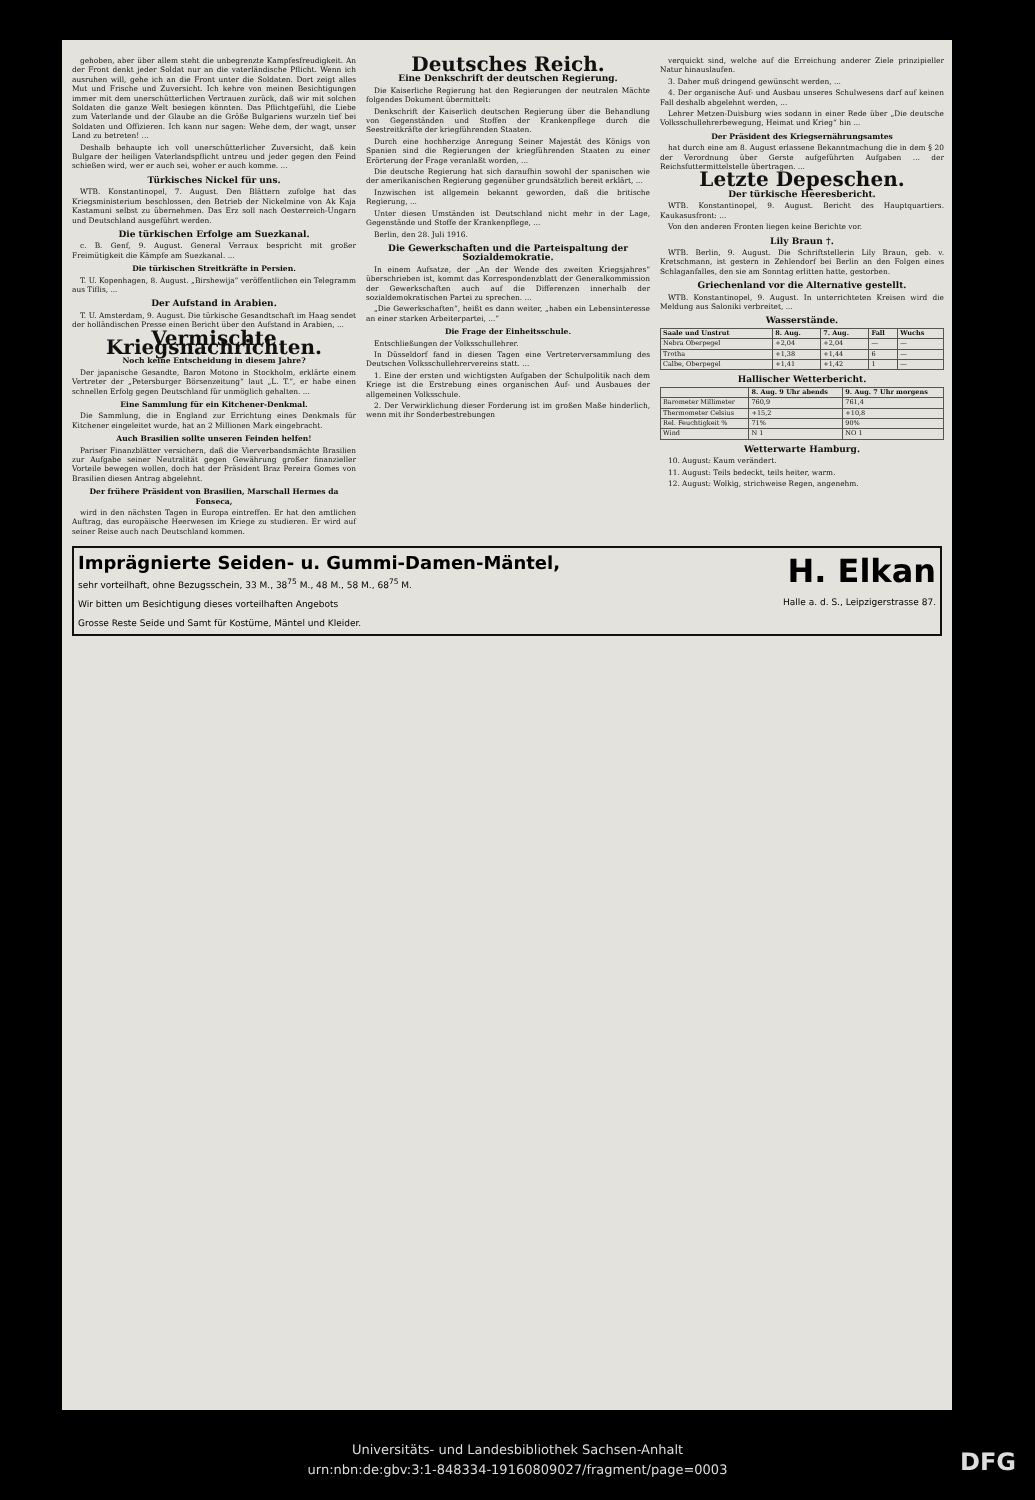gehoben, aber über allem steht die unbegrenzte Kampfesfreudigkeit. An der Front denkt jeder Soldat nur an die vaterländische Pflicht. Wenn ich ausruhen will, gehe ich an die Front unter die Soldaten. Dort zeigt alles Mut und Frische und Zuversicht. Ich kehre von meinen Besichtigungen immer mit dem unerschütterlichen Vertrauen zurück, daß wir mit solchen Soldaten die ganze Welt besiegen könnten. Das Pflichtgefühl, die Liebe zum Vaterlande und der Glaube an die Größe Bulgariens wurzeln tief bei Soldaten und Offizieren. Ich kann nur sagen: Wehe dem, der wagt, unser Land zu betreten! ...
Deshalb behaupte ich voll unerschütterlicher Zuversicht, daß kein Bulgare der heiligen Vaterlandspflicht untreu und jeder gegen den Feind schießen wird, wer er auch sei, woher er auch komme. ...
Türkisches Nickel für uns.
WTB. Konstantinopel, 7. August. Den Blättern zufolge hat das Kriegsministerium beschlossen, den Betrieb der Nickelmine von Ak Kaja Kastamuni selbst zu übernehmen. Das Erz soll nach Oesterreich-Ungarn und Deutschland ausgeführt werden.
Die türkischen Erfolge am Suezkanal.
c. B. Genf, 9. August. General Verraux bespricht mit großer Freimütigkeit die Kämpfe am Suezkanal. ...
Die türkischen Streitkräfte in Persien.
T. U. Kopenhagen, 8. August. „Birshewija“ veröffentlichen ein Telegramm aus Tiflis, ...
Der Aufstand in Arabien.
T. U. Amsterdam, 9. August. Die türkische Gesandtschaft im Haag sendet der holländischen Presse einen Bericht über den Aufstand in Arabien, ...
Vermischte Kriegsnachrichten.
Noch keine Entscheidung in diesem Jahre?
Der japanische Gesandte, Baron Motono in Stockholm, erklärte einem Vertreter der „Petersburger Börsenzeitung“ laut „L. T.“, er habe einen schnellen Erfolg gegen Deutschland für unmöglich gehalten. ...
Eine Sammlung für ein Kitchener-Denkmal.
Die Sammlung, die in England zur Errichtung eines Denkmals für Kitchener eingeleitet wurde, hat an 2 Millionen Mark eingebracht.
Auch Brasilien sollte unseren Feinden helfen!
Pariser Finanzblätter versichern, daß die Vierverbandsmächte Brasilien zur Aufgabe seiner Neutralität gegen Gewährung großer finanzieller Vorteile bewegen wollen, doch hat der Präsident Braz Pereira Gomes von Brasilien diesen Antrag abgelehnt.
Der frühere Präsident von Brasilien, Marschall Hermes da Fonseca,
wird in den nächsten Tagen in Europa eintreffen. Er hat den amtlichen Auftrag, das europäische Heerwesen im Kriege zu studieren. Er wird auf seiner Reise auch nach Deutschland kommen.
Deutsches Reich.
Eine Denkschrift der deutschen Regierung.
Die Kaiserliche Regierung hat den Regierungen der neutralen Mächte folgendes Dokument übermittelt:
Denkschrift der Kaiserlich deutschen Regierung über die Behandlung von Gegenständen und Stoffen der Krankenpflege durch die Seestreitkräfte der kriegführenden Staaten.
Durch eine hochherzige Anregung Seiner Majestät des Königs von Spanien sind die Regierungen der kriegführenden Staaten zu einer Erörterung der Frage veranlaßt worden, ...
Die deutsche Regierung hat sich daraufhin sowohl der spanischen wie der amerikanischen Regierung gegenüber grundsätzlich bereit erklärt, ...
Inzwischen ist allgemein bekannt geworden, daß die britische Regierung, ...
Unter diesen Umständen ist Deutschland nicht mehr in der Lage, Gegenstände und Stoffe der Krankenpflege, ...
Berlin, den 28. Juli 1916.
Die Gewerkschaften und die Parteispaltung der Sozialdemokratie.
In einem Aufsatze, der „An der Wende des zweiten Kriegsjahres“ überschrieben ist, kommt das Korrespondenzblatt der Generalkommission der Gewerkschaften auch auf die Differenzen innerhalb der sozialdemokratischen Partei zu sprechen. ...
„Die Gewerkschaften“, heißt es dann weiter, „haben ein Lebensinteresse an einer starken Arbeiterpartei, ...“
Die Frage der Einheitsschule.
Entschließungen der Volksschullehrer.
In Düsseldorf fand in diesen Tagen eine Vertreterversammlung des Deutschen Volksschullehrervereins statt. ...
1. Eine der ersten und wichtigsten Aufgaben der Schulpolitik nach dem Kriege ist die Erstrebung eines organischen Auf- und Ausbaues der allgemeinen Volksschule.
2. Der Verwirklichung dieser Forderung ist im großen Maße hinderlich, wenn mit ihr Sonderbestrebungen
verquickt sind, welche auf die Erreichung anderer Ziele prinzipieller Natur hinauslaufen.
3. Daher muß dringend gewünscht werden, ...
4. Der organische Auf- und Ausbau unseres Schulwesens darf auf keinen Fall deshalb abgelehnt werden, ...
Lehrer Metzen-Duisburg wies sodann in einer Rede über „Die deutsche Volksschullehrerbewegung, Heimat und Krieg“ hin ...
Der Präsident des Kriegsernährungsamtes
hat durch eine am 8. August erlassene Bekanntmachung die in dem § 20 der Verordnung über Gerste aufgeführten Aufgaben ... der Reichsfuttermittelstelle übertragen. ...
Letzte Depeschen.
Der türkische Heeresbericht.
WTB. Konstantinopel, 9. August. Bericht des Hauptquartiers. Kaukasusfront: ...
Von den anderen Fronten liegen keine Berichte vor.
Lily Braun †.
WTB. Berlin, 9. August. Die Schriftstellerin Lily Braun, geb. v. Kretschmann, ist gestern in Zehlendorf bei Berlin an den Folgen eines Schlaganfalles, den sie am Sonntag erlitten hatte, gestorben.
Griechenland vor die Alternative gestellt.
WTB. Konstantinopel, 9. August. In unterrichteten Kreisen wird die Meldung aus Saloniki verbreitet, ...
Wasserstände.
| Saale und Unstrut | 8. Aug. | 7. Aug. | Fall | Wuchs |
| --- | --- | --- | --- | --- |
| Nebra Oberpegel | +2,04 | +2,04 | — | — |
| Trotha | +1,38 | +1,44 | 6 | — |
| Calbe, Oberpegel | +1,41 | +1,42 | 1 | — |
Hallischer Wetterbericht.
| | 8. Aug. 9 Uhr abends | 9. Aug. 7 Uhr morgens |
| --- | --- | --- |
| Barometer Millimeter | 760,9 | 761,4 |
| Thermometer Celsius | +15,2 | +10,8 |
| Rel. Feuchtigkeit % | 71% | 90% |
| Wind | N 1 | NO 1 |
Wetterwarte Hamburg.
10. August: Kaum verändert.
11. August: Teils bedeckt, teils heiter, warm.
12. August: Wolkig, strichweise Regen, angenehm.
Imprägnierte Seiden- u. Gummi-Damen-Mäntel,
sehr vorteilhaft, ohne Bezugsschein, 33 M., 38<sup>75</sup> M., 48 M., 58 M., 68<sup>75</sup> M.
Wir bitten um Besichtigung dieses vorteilhaften Angebots
Grosse Reste Seide und Samt für Kostüme, Mäntel und Kleider.
H. Elkan
Halle a. d. S., Leipzigerstrasse 87.
Universitäts- und Landesbibliothek Sachsen-Anhalt
urn:nbn:de:gbv:3:1-848334-19160809027/fragment/page=0003
DFG